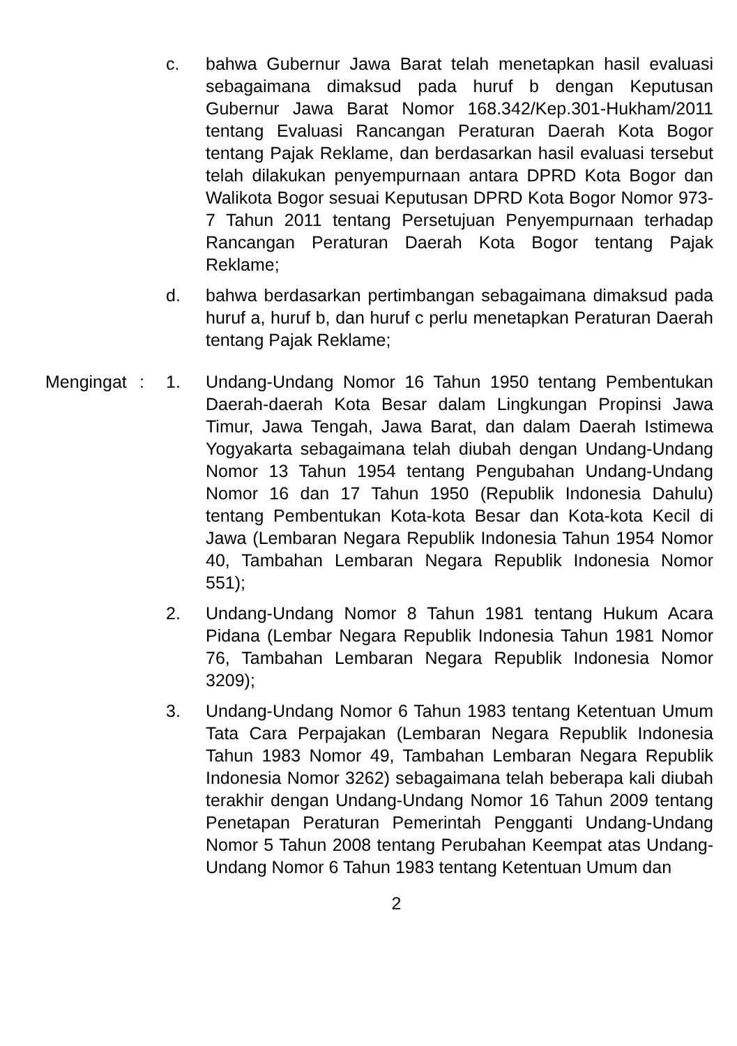c. bahwa Gubernur Jawa Barat telah menetapkan hasil evaluasi sebagaimana dimaksud pada huruf b dengan Keputusan Gubernur Jawa Barat Nomor 168.342/Kep.301-Hukham/2011 tentang Evaluasi Rancangan Peraturan Daerah Kota Bogor tentang Pajak Reklame, dan berdasarkan hasil evaluasi tersebut telah dilakukan penyempurnaan antara DPRD Kota Bogor dan Walikota Bogor sesuai Keputusan DPRD Kota Bogor Nomor 973-7 Tahun 2011 tentang Persetujuan Penyempurnaan terhadap Rancangan Peraturan Daerah Kota Bogor tentang Pajak Reklame;
d. bahwa berdasarkan pertimbangan sebagaimana dimaksud pada huruf a, huruf b, dan huruf c perlu menetapkan Peraturan Daerah tentang Pajak Reklame;
Mengingat : 1. Undang-Undang Nomor 16 Tahun 1950 tentang Pembentukan Daerah-daerah Kota Besar dalam Lingkungan Propinsi Jawa Timur, Jawa Tengah, Jawa Barat, dan dalam Daerah Istimewa Yogyakarta sebagaimana telah diubah dengan Undang-Undang Nomor 13 Tahun 1954 tentang Pengubahan Undang-Undang Nomor 16 dan 17 Tahun 1950 (Republik Indonesia Dahulu) tentang Pembentukan Kota-kota Besar dan Kota-kota Kecil di Jawa (Lembaran Negara Republik Indonesia Tahun 1954 Nomor 40, Tambahan Lembaran Negara Republik Indonesia Nomor 551);
2. Undang-Undang Nomor 8 Tahun 1981 tentang Hukum Acara Pidana (Lembar Negara Republik Indonesia Tahun 1981 Nomor 76, Tambahan Lembaran Negara Republik Indonesia Nomor 3209);
3. Undang-Undang Nomor 6 Tahun 1983 tentang Ketentuan Umum Tata Cara Perpajakan (Lembaran Negara Republik Indonesia Tahun 1983 Nomor 49, Tambahan Lembaran Negara Republik Indonesia Nomor 3262) sebagaimana telah beberapa kali diubah terakhir dengan Undang-Undang Nomor 16 Tahun 2009 tentang Penetapan Peraturan Pemerintah Pengganti Undang-Undang Nomor 5 Tahun 2008 tentang Perubahan Keempat atas Undang-Undang Nomor 6 Tahun 1983 tentang Ketentuan Umum dan
2